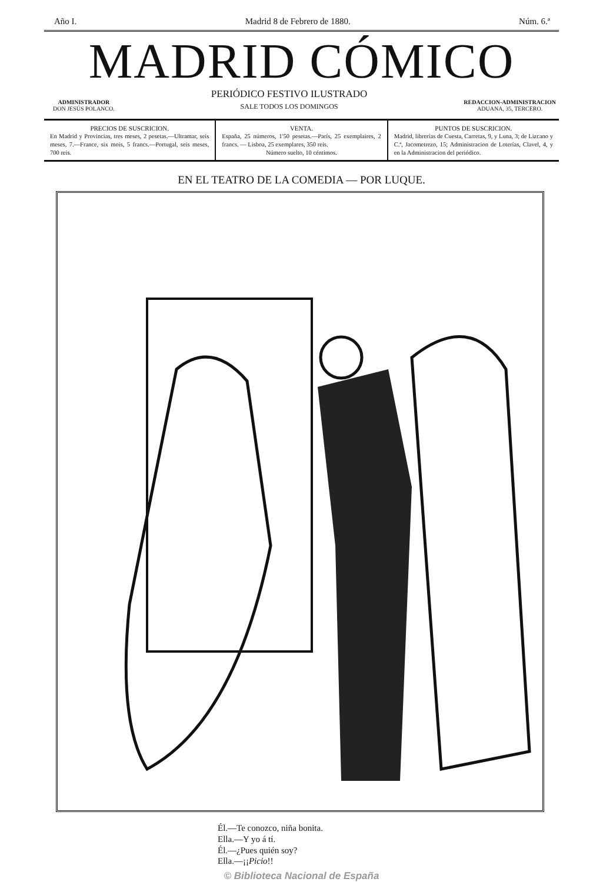Año I. Madrid 8 de Febrero de 1880. Núm. 6.ª
MADRID CÓMICO
ADMINISTRADOR
DON JESÚS POLANCO.
PERIÓDICO FESTIVO ILUSTRADO
SALE TODOS LOS DOMINGOS
REDACCION-ADMINISTRACION
ADUANA, 35, TERCERO.
PRECIOS DE SUSCRICION.
En Madrid y Provincias, tres meses, 2 pesetas.—Ultramar, seis meses, 7.—France, six mois, 5 francs.—Portugal, seis meses, 700 reis.
VENTA.
España, 25 números, 1'50 pesetas.—París, 25 exemplaires, 2 francs. — Lisboa, 25 exemplares, 350 reis.
Número suelto, 10 céntimos.
PUNTOS DE SUSCRICION.
Madrid, librerías de Cuesta, Carretas, 9, y Luna, 3; de Lizcano y C.ª, Jacometrezo, 15; Administracion de Loterías, Clavel, 4, y en la Administracion del periódico.
EN EL TEATRO DE LA COMEDIA — POR LUQUE.
Él.—Te conozco, niña bonita.
Ella.—Y yo á tí.
Él.—¿Pues quién soy?
Ella.—¡¡Picio!!
© Biblioteca Nacional de España